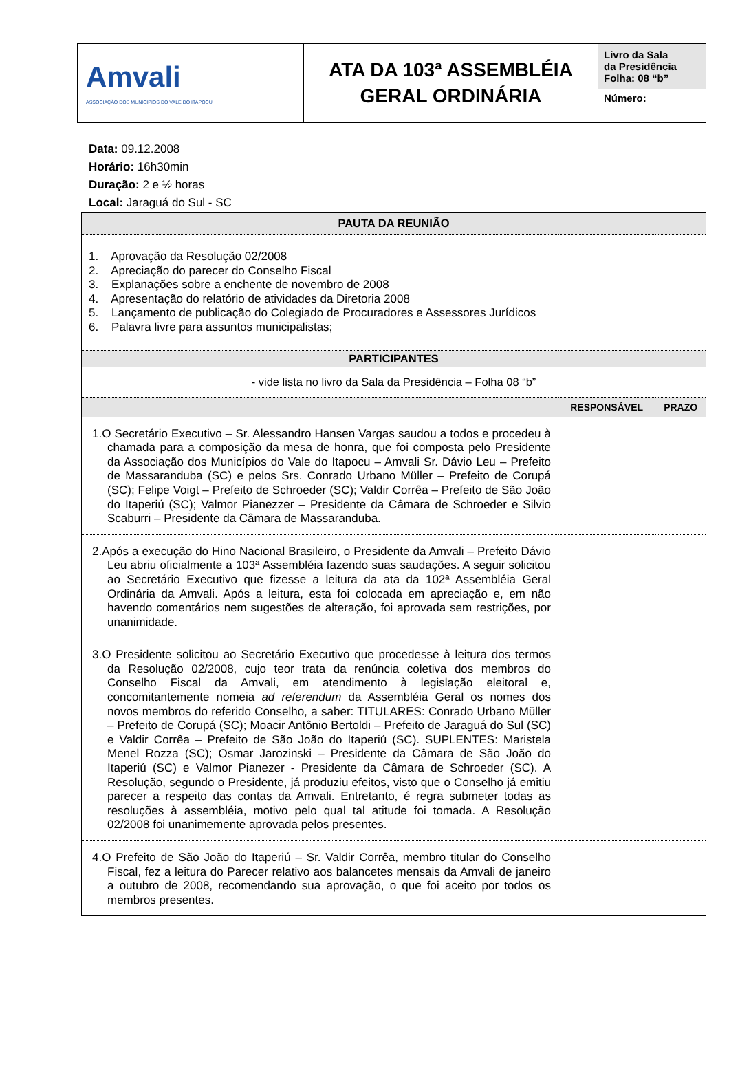| Amvali ASSOCIAÇÃO DOS MUNICÍPIOS DO VALE DO ITAPOCU | ATA DA 103ª ASSEMBLÉIA GERAL ORDINÁRIA | Livro da Sala da Presidência Folha: 08 “b” |
| | | Número: |
Data: 09.12.2008
Horário: 16h30min
Duração: 2 e ½ horas
Local: Jaraguá do Sul - SC
| PAUTA DA REUNIÃO | | |
| --- | --- | --- |
| 1. Aprovação da Resolução 02/2008 2. Apreciação do parecer do Conselho Fiscal 3. Explanações sobre a enchente de novembro de 2008 4. Apresentação do relatório de atividades da Diretoria 2008 5. Lançamento de publicação do Colegiado de Procuradores e Assessores Jurídicos 6. Palavra livre para assuntos municipalistas; | | |
| PARTICIPANTES | | |
| - vide lista no livro da Sala da Presidência – Folha 08 “b” | | |
| | RESPONSÁVEL | PRAZO |
| 1.O Secretário Executivo – Sr. Alessandro Hansen Vargas saudou a todos e procedeu à chamada para a composição da mesa de honra, que foi composta pelo Presidente da Associação dos Municípios do Vale do Itapocu – Amvali Sr. Dávio Leu – Prefeito de Massaranduba (SC) e pelos Srs. Conrado Urbano Müller – Prefeito de Corupá (SC); Felipe Voigt – Prefeito de Schroeder (SC); Valdir Corrêa – Prefeito de São João do Itaperiú (SC); Valmor Pianezzer – Presidente da Câmara de Schroeder e Silvio Scaburri – Presidente da Câmara de Massaranduba. | | |
| 2.Após a execução do Hino Nacional Brasileiro, o Presidente da Amvali – Prefeito Dávio Leu abriu oficialmente a 103ª Assembléia fazendo suas saudações. A seguir solicitou ao Secretário Executivo que fizesse a leitura da ata da 102ª Assembléia Geral Ordinária da Amvali. Após a leitura, esta foi colocada em apreciação e, em não havendo comentários nem sugestões de alteração, foi aprovada sem restrições, por unanimidade. | | |
| 3.O Presidente solicitou ao Secretário Executivo que procedesse à leitura dos termos da Resolução 02/2008, cujo teor trata da renúncia coletiva dos membros do Conselho Fiscal da Amvali, em atendimento à legislação eleitoral e, concomitantemente nomeia ad referendum da Assembléia Geral os nomes dos novos membros do referido Conselho, a saber: TITULARES: Conrado Urbano Müller – Prefeito de Corupá (SC); Moacir Antônio Bertoldi – Prefeito de Jaraguá do Sul (SC) e Valdir Corrêa – Prefeito de São João do Itaperiú (SC). SUPLENTES: Maristela Menel Rozza (SC); Osmar Jarozinski – Presidente da Câmara de São João do Itaperiú (SC) e Valmor Pianezer - Presidente da Câmara de Schroeder (SC). A Resolução, segundo o Presidente, já produziu efeitos, visto que o Conselho já emitiu parecer a respeito das contas da Amvali. Entretanto, é regra submeter todas as resoluções à assembléia, motivo pelo qual tal atitude foi tomada. A Resolução 02/2008 foi unanimemente aprovada pelos presentes. | | |
| 4.O Prefeito de São João do Itaperiú – Sr. Valdir Corrêa, membro titular do Conselho Fiscal, fez a leitura do Parecer relativo aos balancetes mensais da Amvali de janeiro a outubro de 2008, recomendando sua aprovação, o que foi aceito por todos os membros presentes. | | |